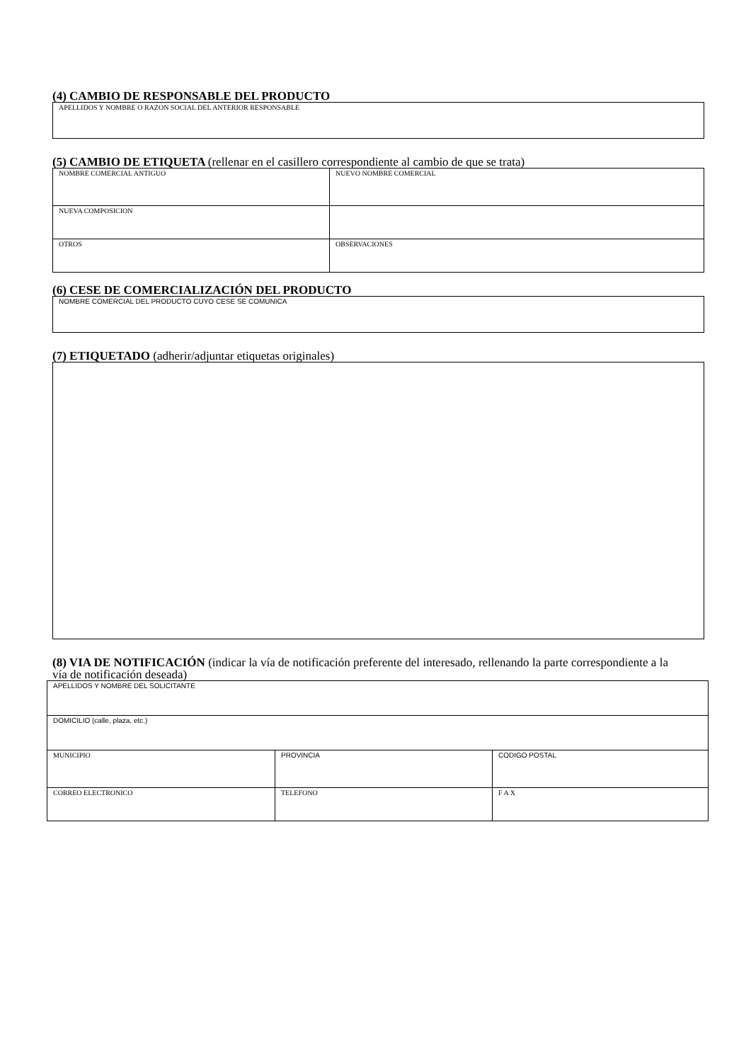(4) CAMBIO DE RESPONSABLE DEL PRODUCTO
| APELLIDOS Y NOMBRE O RAZON SOCIAL DEL ANTERIOR RESPONSABLE |
(5) CAMBIO DE ETIQUETA (rellenar en el casillero correspondiente al cambio de que se trata)
| NOMBRE COMERCIAL ANTIGUO | NUEVO NOMBRE COMERCIAL |
| NUEVA COMPOSICION | |
| OTROS | OBSERVACIONES |
(6) CESE DE COMERCIALIZACIÓN DEL PRODUCTO
| NOMBRE COMERCIAL DEL PRODUCTO CUYO CESE SE COMUNICA |
(7) ETIQUETADO (adherir/adjuntar etiquetas originales)
(8) VIA DE NOTIFICACIÓN (indicar la vía de notificación preferente del interesado, rellenando la parte correspondiente a la vía de notificación deseada)
| APELLIDOS Y NOMBRE DEL SOLICITANTE | | |
| DOMICILIO (calle, plaza, etc.) | | |
| MUNICIPIO | PROVINCIA | CODIGO POSTAL |
| CORREO ELECTRONICO | TELEFONO | F A X |